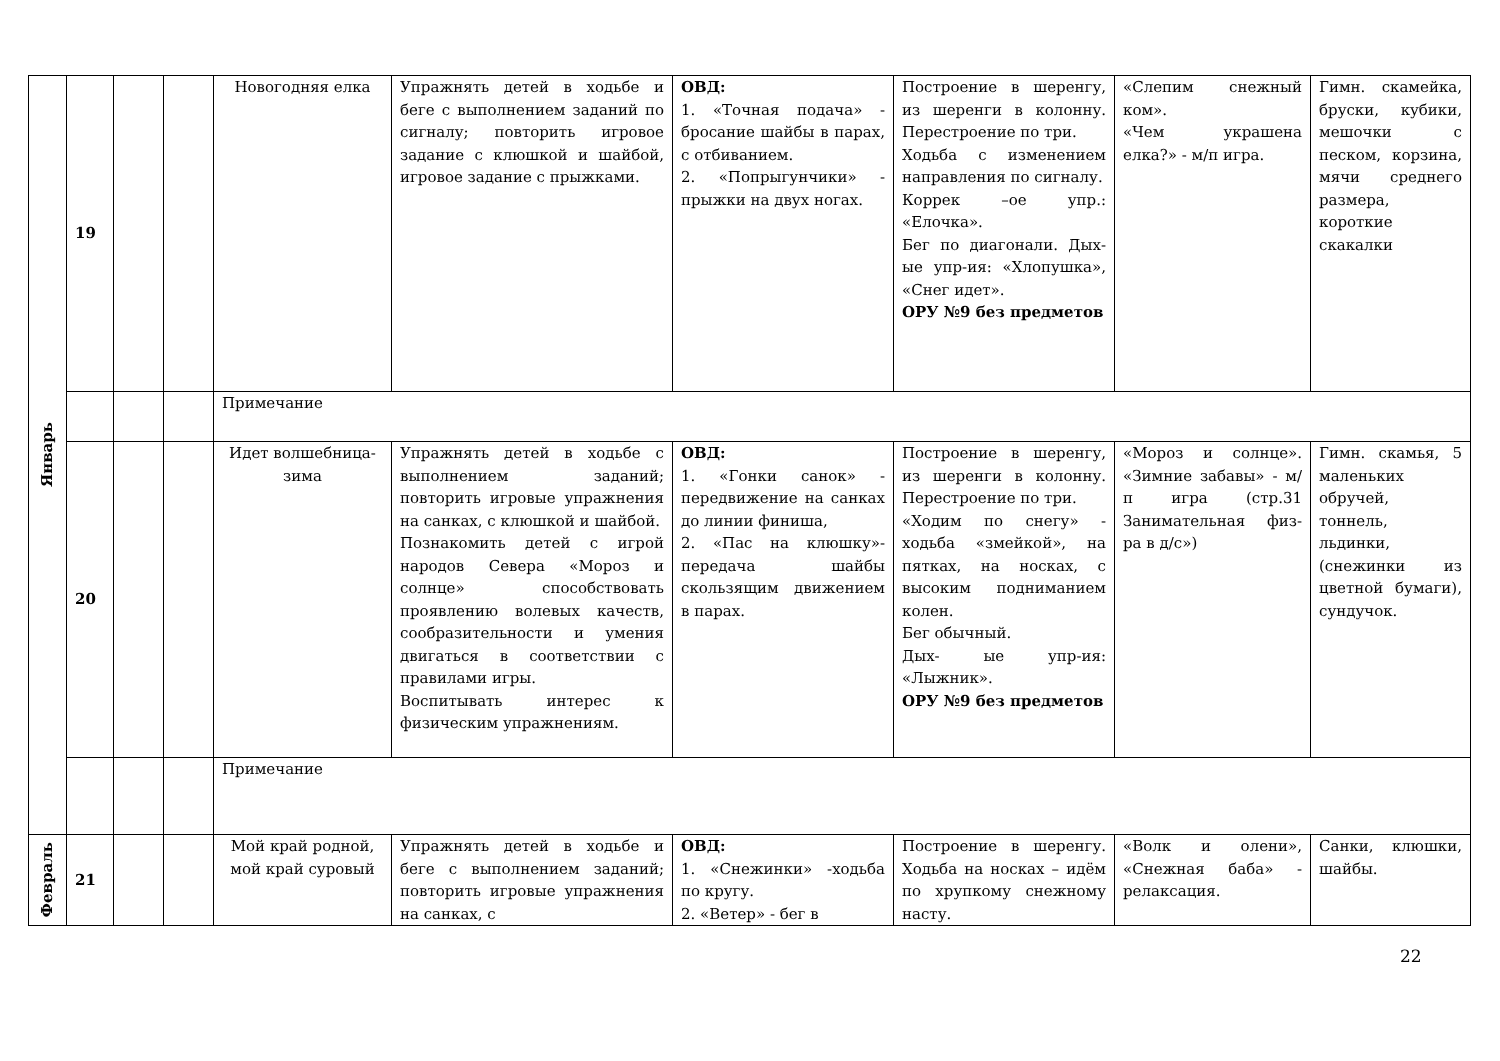| Январь | 19 | | | Новогодняя елка | Упражнять детей в ходьбе и беге с выполнением заданий по сигналу; повторить игровое задание с клюшкой и шайбой, игровое задание с прыжками. | ОВД: 1. «Точная подача» - бросание шайбы в парах, с отбиванием. 2. «Попрыгунчики» - прыжки на двух ногах. | Построение в шеренгу, из шеренги в колонну. Перестроение по три. Ходьба с изменением направления по сигналу. Коррек –ое упр.: «Елочка». Бег по диагонали. Дых-ые упр-ия: «Хлопушка», «Снег идет». ОРУ №9 без предметов | «Слепим снежный ком». «Чем украшена елка?» - м/п игра. | Гимн. скамейка, бруски, кубики, мешочки с песком, корзина, мячи среднего размера, короткие скакалки |
| | | | | Примечание | | | | | |
| | 20 | | | Идет волшебница-зима | Упражнять детей в ходьбе с выполнением заданий; повторить игровые упражнения на санках, с клюшкой и шайбой. Познакомить детей с игрой народов Севера «Мороз и солнце» способствовать проявлению волевых качеств, сообразительности и умения двигаться в соответствии с правилами игры. Воспитывать интерес к физическим упражнениям. | ОВД: 1. «Гонки санок» - передвижение на санках до линии финиша, 2. «Пас на клюшку»- передача шайбы скользящим движением в парах. | Построение в шеренгу, из шеренги в колонну. Перестроение по три. «Ходим по снегу» - ходьба «змейкой», на пятках, на носках, с высоким подниманием колен. Бег обычный. Дых- ые упр-ия: «Лыжник». ОРУ №9 без предметов | «Мороз и солнце». «Зимние забавы» - м/п игра (стр.31 Занимательная физ-ра в д/с») | Гимн. скамья, 5 маленьких обручей, тоннель, льдинки, (снежинки из цветной бумаги), сундучок. |
| | | | | Примечание | | | | | |
| Февраль | 21 | | | Мой край родной, мой край суровый | Упражнять детей в ходьбе и беге с выполнением заданий; повторить игровые упражнения на санках, с | ОВД: 1. «Снежинки» -ходьба по кругу. 2. «Ветер» - бег в | Построение в шеренгу. Ходьба на носках – идём по хрупкому снежному насту. | «Волк и олени», «Снежная баба» - релаксация. | Санки, клюшки, шайбы. |
22